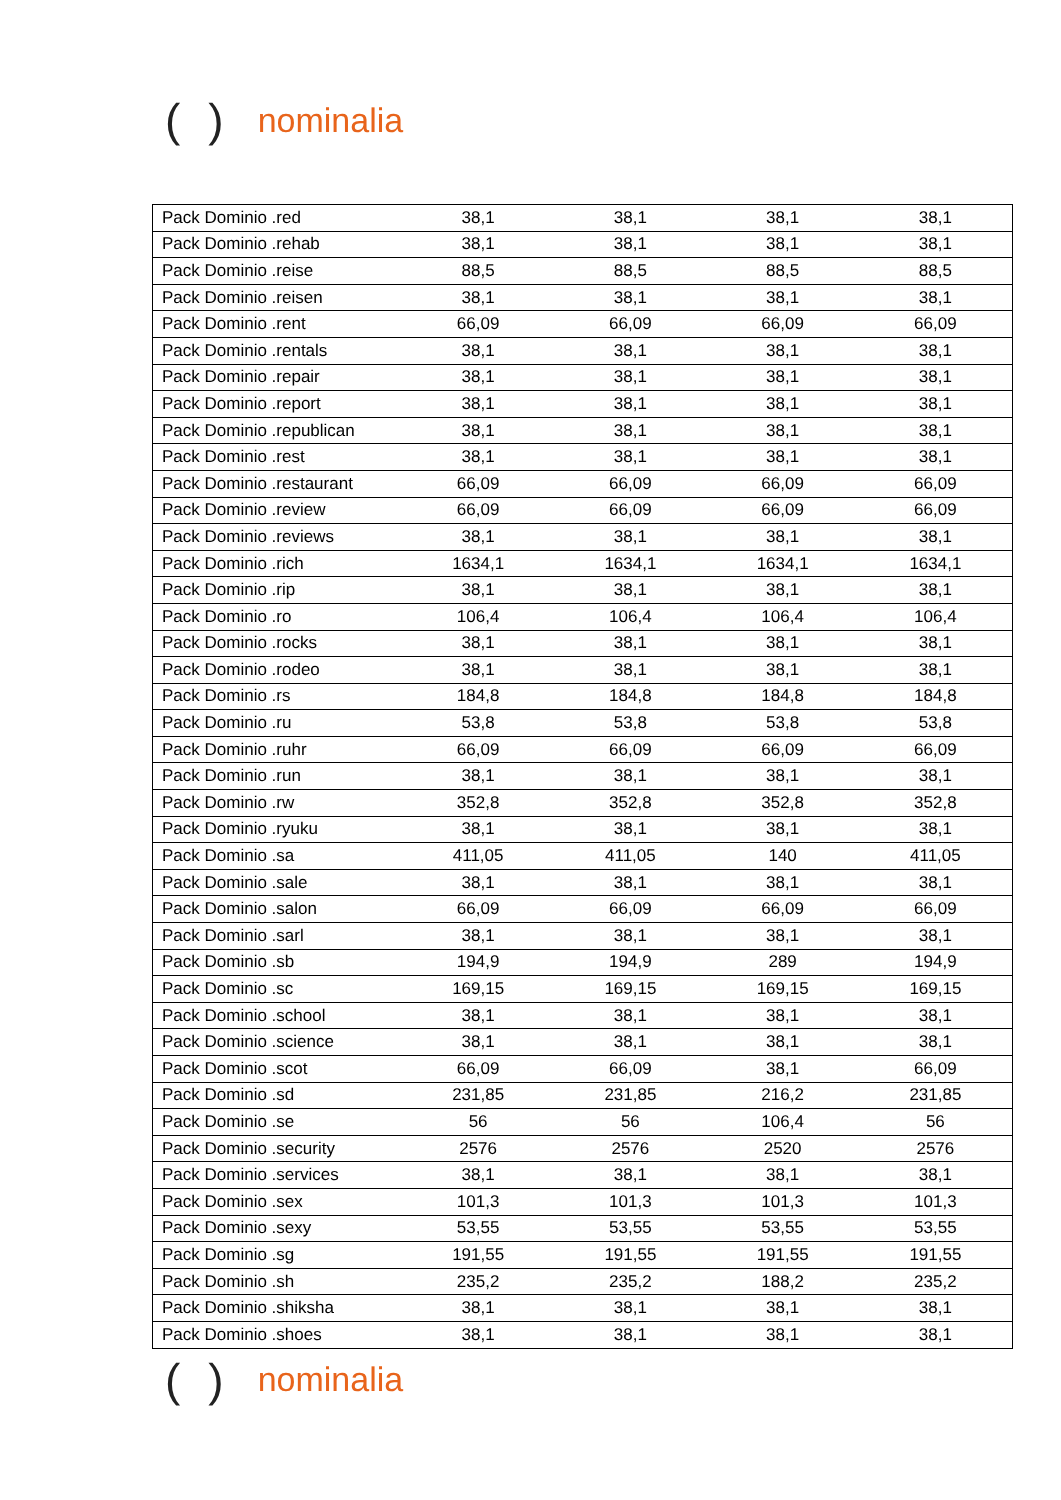() nominalia
| Pack Dominio .red | 38,1 | 38,1 | 38,1 | 38,1 |
| Pack Dominio .rehab | 38,1 | 38,1 | 38,1 | 38,1 |
| Pack Dominio .reise | 88,5 | 88,5 | 88,5 | 88,5 |
| Pack Dominio .reisen | 38,1 | 38,1 | 38,1 | 38,1 |
| Pack Dominio .rent | 66,09 | 66,09 | 66,09 | 66,09 |
| Pack Dominio .rentals | 38,1 | 38,1 | 38,1 | 38,1 |
| Pack Dominio .repair | 38,1 | 38,1 | 38,1 | 38,1 |
| Pack Dominio .report | 38,1 | 38,1 | 38,1 | 38,1 |
| Pack Dominio .republican | 38,1 | 38,1 | 38,1 | 38,1 |
| Pack Dominio .rest | 38,1 | 38,1 | 38,1 | 38,1 |
| Pack Dominio .restaurant | 66,09 | 66,09 | 66,09 | 66,09 |
| Pack Dominio .review | 66,09 | 66,09 | 66,09 | 66,09 |
| Pack Dominio .reviews | 38,1 | 38,1 | 38,1 | 38,1 |
| Pack Dominio .rich | 1634,1 | 1634,1 | 1634,1 | 1634,1 |
| Pack Dominio .rip | 38,1 | 38,1 | 38,1 | 38,1 |
| Pack Dominio .ro | 106,4 | 106,4 | 106,4 | 106,4 |
| Pack Dominio .rocks | 38,1 | 38,1 | 38,1 | 38,1 |
| Pack Dominio .rodeo | 38,1 | 38,1 | 38,1 | 38,1 |
| Pack Dominio .rs | 184,8 | 184,8 | 184,8 | 184,8 |
| Pack Dominio .ru | 53,8 | 53,8 | 53,8 | 53,8 |
| Pack Dominio .ruhr | 66,09 | 66,09 | 66,09 | 66,09 |
| Pack Dominio .run | 38,1 | 38,1 | 38,1 | 38,1 |
| Pack Dominio .rw | 352,8 | 352,8 | 352,8 | 352,8 |
| Pack Dominio .ryuku | 38,1 | 38,1 | 38,1 | 38,1 |
| Pack Dominio .sa | 411,05 | 411,05 | 140 | 411,05 |
| Pack Dominio .sale | 38,1 | 38,1 | 38,1 | 38,1 |
| Pack Dominio .salon | 66,09 | 66,09 | 66,09 | 66,09 |
| Pack Dominio .sarl | 38,1 | 38,1 | 38,1 | 38,1 |
| Pack Dominio .sb | 194,9 | 194,9 | 289 | 194,9 |
| Pack Dominio .sc | 169,15 | 169,15 | 169,15 | 169,15 |
| Pack Dominio .school | 38,1 | 38,1 | 38,1 | 38,1 |
| Pack Dominio .science | 38,1 | 38,1 | 38,1 | 38,1 |
| Pack Dominio .scot | 66,09 | 66,09 | 38,1 | 66,09 |
| Pack Dominio .sd | 231,85 | 231,85 | 216,2 | 231,85 |
| Pack Dominio .se | 56 | 56 | 106,4 | 56 |
| Pack Dominio .security | 2576 | 2576 | 2520 | 2576 |
| Pack Dominio .services | 38,1 | 38,1 | 38,1 | 38,1 |
| Pack Dominio .sex | 101,3 | 101,3 | 101,3 | 101,3 |
| Pack Dominio .sexy | 53,55 | 53,55 | 53,55 | 53,55 |
| Pack Dominio .sg | 191,55 | 191,55 | 191,55 | 191,55 |
| Pack Dominio .sh | 235,2 | 235,2 | 188,2 | 235,2 |
| Pack Dominio .shiksha | 38,1 | 38,1 | 38,1 | 38,1 |
| Pack Dominio .shoes | 38,1 | 38,1 | 38,1 | 38,1 |
() nominalia